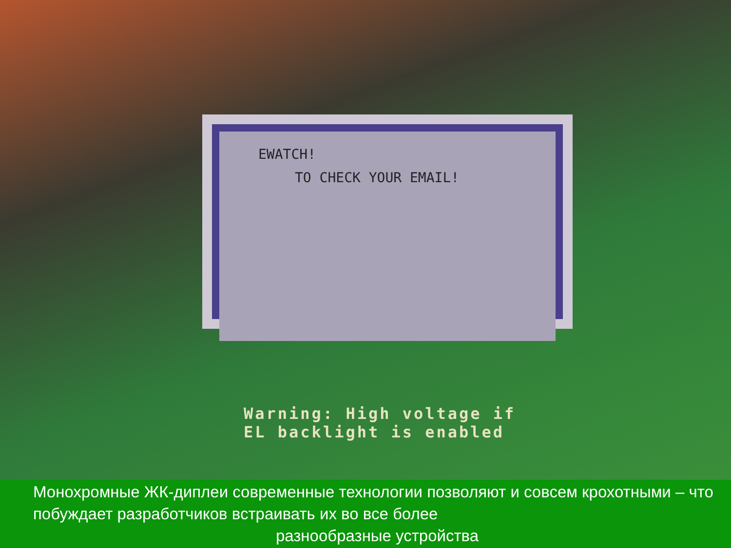EWATCH!
TO CHECK YOUR EMAIL!
Warning: High voltage if
EL backlight is enabled
Монохромные ЖК-диплеи современные технологии позволяют и совсем крохотными – что побуждает разработчиков встраивать их во все более
разнообразные устройства